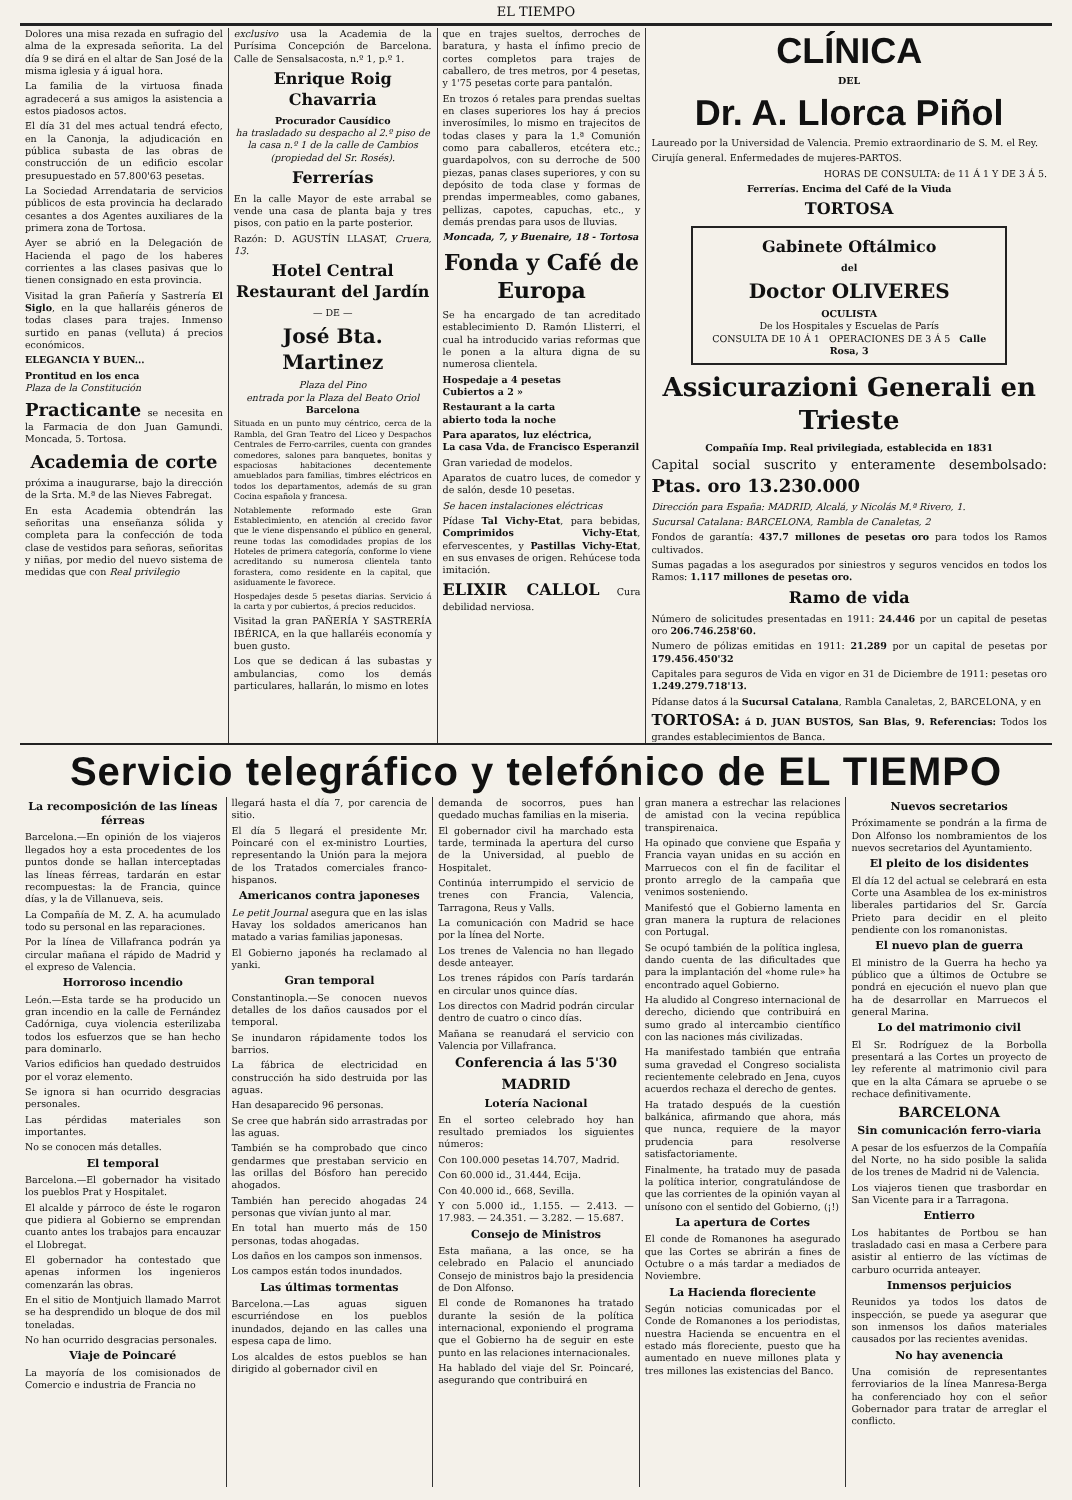EL TIEMPO
Dolores una misa rezada en sufragio del alma de la expresada señorita. La del día 9 se dirá en el altar de San José de la misma iglesia y á igual hora.
La familia de la virtuosa finada agradecerá a sus amigos la asistencia a estos piadosos actos.
El día 31 del mes actual tendrá efecto, en la Canonja, la adjudicación en pública subasta de las obras de construcción de un edificio escolar presupuestado en 57.800'63 pesetas.
La Sociedad Arrendataria de servicios públicos de esta provincia ha declarado cesantes a dos Agentes auxiliares de la primera zona de Tortosa.
Ayer se abrió en la Delegación de Hacienda el pago de los haberes corrientes a las clases pasivas que lo tienen consignado en esta provincia.
Visitad la gran Pañería y Sastrería El Siglo, en la que hallaréis géneros de todas clases para trajes. Inmenso surtido en panas (velluta) á precios económicos.
ELEGANCIA Y BUEN...
Prontitud en los enca
Plaza de la Constitución
Practicante se necesita en la Farmacia de don Juan Gamundi. Moncada, 5. Tortosa.
Academia de corte
próxima a inaugurarse, bajo la dirección de la Srta. M.ª de las Nieves Fabregat.
En esta Academia obtendrán las señoritas una enseñanza sólida y completa para la confección de toda clase de vestidos para señoras, señoritas y niñas, por medio del nuevo sistema de medidas que con Real privilegio
exclusivo usa la Academia de la Purísima Concepción de Barcelona. Calle de Sensalsacosta, n.º 1, p.º 1.
Enrique Roig Chavarria
Procurador Causídico
ha trasladado su despacho al 2.º piso de la casa n.º 1 de la calle de Cambios (propiedad del Sr. Rosés).
Ferrerías
En la calle Mayor de este arrabal se vende una casa de planta baja y tres pisos, con patio en la parte posterior.
Razón: D. AGUSTÍN LLASAT, Cruera, 13.
Hotel Central Restaurant del Jardín
— DE —
José Bta. Martinez
Plaza del Pino
entrada por la Plaza del Beato Oriol
Barcelona
Situada en un punto muy céntrico, cerca de la Rambla, del Gran Teatro del Liceo y Despachos Centrales de Ferro-carriles, cuenta con grandes comedores, salones para banquetes, bonitas y espaciosas habitaciones decentemente amueblados para familias, timbres eléctricos en todos los departamentos, además de su gran Cocina española y francesa.
Notablemente reformado este Gran Establecimiento, en atención al crecido favor que le viene dispensando el público en general, reune todas las comodidades propias de los Hoteles de primera categoría, conforme lo viene acreditando su numerosa clientela tanto forastera, como residente en la capital, que asiduamente le favorece.
Hospedajes desde 5 pesetas diarias. Servicio á la carta y por cubiertos, á precios reducidos.
Visitad la gran PAÑERÍA Y SASTRERÍA IBÉRICA, en la que hallaréis economía y buen gusto.
Los que se dedican á las subastas y ambulancias, como los demás particulares, hallarán, lo mismo en lotes
que en trajes sueltos, derroches de baratura, y hasta el ínfimo precio de cortes completos para trajes de caballero, de tres metros, por 4 pesetas, y 1'75 pesetas corte para pantalón.
En trozos ó retales para prendas sueltas en clases superiores los hay á precios inverosímiles, lo mismo en trajecitos de todas clases y para la 1.ª Comunión como para caballeros, etcétera etc.; guardapolvos, con su derroche de 500 piezas, panas clases superiores, y con su depósito de toda clase y formas de prendas impermeables, como gabanes, pellizas, capotes, capuchas, etc., y demás prendas para usos de lluvias.
Moncada, 7, y Buenaire, 18 - Tortosa
Fonda y Café de Europa
Se ha encargado de tan acreditado establecimiento D. Ramón Llisterri, el cual ha introducido varias reformas que le ponen a la altura digna de su numerosa clientela.
Hospedaje a 4 pesetas
Cubiertos a 2 »
Restaurant a la carta
abierto toda la noche
Para aparatos, luz eléctrica,
La casa Vda. de Francisco Esperanzil
Gran variedad de modelos.
Aparatos de cuatro luces, de comedor y de salón, desde 10 pesetas.
Se hacen instalaciones eléctricas
Pídase Tal Vichy-Etat, para bebidas, Comprimidos Vichy-Etat, efervescentes, y Pastillas Vichy-Etat, en sus envases de origen. Rehúcese toda imitación.
ELIXIR CALLOL Cura debilidad nerviosa.
CLÍNICA
DEL
Dr. A. Llorca Piñol
Laureado por la Universidad de Valencia. Premio extraordinario de S. M. el Rey.
Cirujía general. Enfermedades de mujeres-PARTOS.
HORAS DE CONSULTA: de 11 Á 1 Y DE 3 Á 5.
Ferrerías. Encima del Café de la Viuda
TORTOSA
Gabinete Oftálmico
del
Doctor OLIVERES
OCULISTA
De los Hospitales y Escuelas de París
CONSULTA DE 10 Á 1 OPERACIONES DE 3 Á 5 Calle Rosa, 3
Assicurazioni Generali en Trieste
Compañía Imp. Real privilegiada, establecida en 1831
Capital social suscrito y enteramente desembolsado: Ptas. oro 13.230.000
Dirección para España: MADRID, Alcalá, y Nicolás M.ª Rivero, 1.
Sucursal Catalana: BARCELONA, Rambla de Canaletas, 2
Fondos de garantía: 437.7 millones de pesetas oro para todos los Ramos cultivados.
Sumas pagadas a los asegurados por siniestros y seguros vencidos en todos los Ramos: 1.117 millones de pesetas oro.
Ramo de vida
Número de solicitudes presentadas en 1911: 24.446 por un capital de pesetas oro 206.746.258'60.
Numero de pólizas emitidas en 1911: 21.289 por un capital de pesetas por 179.456.450'32
Capitales para seguros de Vida en vigor en 31 de Diciembre de 1911: pesetas oro 1.249.279.718'13.
Pídanse datos á la Sucursal Catalana, Rambla Canaletas, 2, BARCELONA, y en
TORTOSA: á D. JUAN BUSTOS, San Blas, 9. Referencias: Todos los grandes establecimientos de Banca.
Servicio telegráfico y telefónico de EL TIEMPO
La recomposición de las líneas férreas
Barcelona.—En opinión de los viajeros llegados hoy a esta procedentes de los puntos donde se hallan interceptadas las líneas férreas, tardarán en estar recompuestas: la de Francia, quince días, y la de Villanueva, seis.
La Compañía de M. Z. A. ha acumulado todo su personal en las reparaciones.
Por la línea de Villafranca podrán ya circular mañana el rápido de Madrid y el expreso de Valencia.
Horroroso incendio
León.—Esta tarde se ha producido un gran incendio en la calle de Fernández Cadórniga, cuya violencia esterilizaba todos los esfuerzos que se han hecho para dominarlo.
Varios edificios han quedado destruidos por el voraz elemento.
Se ignora si han ocurrido desgracias personales.
Las pérdidas materiales son importantes.
No se conocen más detalles.
El temporal
Barcelona.—El gobernador ha visitado los pueblos Prat y Hospitalet.
El alcalde y párroco de éste le rogaron que pidiera al Gobierno se emprendan cuanto antes los trabajos para encauzar el Llobregat.
El gobernador ha contestado que apenas informen los ingenieros comenzarán las obras.
En el sitio de Montjuich llamado Marrot se ha desprendido un bloque de dos mil toneladas.
No han ocurrido desgracias personales.
Viaje de Poincaré
La mayoría de los comisionados de Comercio e industria de Francia no
llegará hasta el día 7, por carencia de sitio.
El día 5 llegará el presidente Mr. Poincaré con el ex-ministro Lourties, representando la Unión para la mejora de los Tratados comerciales franco-hispanos.
Americanos contra japoneses
Le petit Journal asegura que en las islas Havay los soldados americanos han matado a varias familias japonesas.
El Gobierno japonés ha reclamado al yanki.
Gran temporal
Constantinopla.—Se conocen nuevos detalles de los daños causados por el temporal.
Se inundaron rápidamente todos los barrios.
La fábrica de electricidad en construcción ha sido destruida por las aguas.
Han desaparecido 96 personas.
Se cree que habrán sido arrastradas por las aguas.
También se ha comprobado que cinco gendarmes que prestaban servicio en las orillas del Bósforo han perecido ahogados.
También han perecido ahogadas 24 personas que vivían junto al mar.
En total han muerto más de 150 personas, todas ahogadas.
Los daños en los campos son inmensos.
Los campos están todos inundados.
Las últimas tormentas
Barcelona.—Las aguas siguen escurriéndose en los pueblos inundados, dejando en las calles una espesa capa de limo.
Los alcaldes de estos pueblos se han dirigido al gobernador civil en
demanda de socorros, pues han quedado muchas familias en la miseria.
El gobernador civil ha marchado esta tarde, terminada la apertura del curso de la Universidad, al pueblo de Hospitalet.
Continúa interrumpido el servicio de trenes con Francia, Valencia, Tarragona, Reus y Valls.
La comunicación con Madrid se hace por la línea del Norte.
Los trenes de Valencia no han llegado desde anteayer.
Los trenes rápidos con París tardarán en circular unos quince días.
Los directos con Madrid podrán circular dentro de cuatro o cinco días.
Mañana se reanudará el servicio con Valencia por Villafranca.
Conferencia á las 5'30
MADRID
Lotería Nacional
En el sorteo celebrado hoy han resultado premiados los siguientes números:
Con 100.000 pesetas 14.707, Madrid.
Con 60.000 id., 31.444, Ecija.
Con 40.000 id., 668, Sevilla.
Y con 5.000 id., 1.155. — 2.413. — 17.983. — 24.351. — 3.282. — 15.687.
Consejo de Ministros
Esta mañana, a las once, se ha celebrado en Palacio el anunciado Consejo de ministros bajo la presidencia de Don Alfonso.
El conde de Romanones ha tratado durante la sesión de la política internacional, exponiendo el programa que el Gobierno ha de seguir en este punto en las relaciones internacionales.
Ha hablado del viaje del Sr. Poincaré, asegurando que contribuirá en
gran manera a estrechar las relaciones de amistad con la vecina república transpirenaica.
Ha opinado que conviene que España y Francia vayan unidas en su acción en Marruecos con el fin de facilitar el pronto arreglo de la campaña que venimos sosteniendo.
Manifestó que el Gobierno lamenta en gran manera la ruptura de relaciones con Portugal.
Se ocupó también de la política inglesa, dando cuenta de las dificultades que para la implantación del «home rule» ha encontrado aquel Gobierno.
Ha aludido al Congreso internacional de derecho, diciendo que contribuirá en sumo grado al intercambio científico con las naciones más civilizadas.
Ha manifestado también que entraña suma gravedad el Congreso socialista recientemente celebrado en Jena, cuyos acuerdos rechaza el derecho de gentes.
Ha tratado después de la cuestión balkánica, afirmando que ahora, más que nunca, requiere de la mayor prudencia para resolverse satisfactoriamente.
Finalmente, ha tratado muy de pasada la política interior, congratulándose de que las corrientes de la opinión vayan al unísono con el sentido del Gobierno, (¡!)
La apertura de Cortes
El conde de Romanones ha asegurado que las Cortes se abrirán a fines de Octubre o a más tardar a mediados de Noviembre.
La Hacienda floreciente
Según noticias comunicadas por el Conde de Romanones a los periodistas, nuestra Hacienda se encuentra en el estado más floreciente, puesto que ha aumentado en nueve millones plata y tres millones las existencias del Banco.
Nuevos secretarios
Próximamente se pondrán a la firma de Don Alfonso los nombramientos de los nuevos secretarios del Ayuntamiento.
El pleito de los disidentes
El día 12 del actual se celebrará en esta Corte una Asamblea de los ex-ministros liberales partidarios del Sr. García Prieto para decidir en el pleito pendiente con los romanonistas.
El nuevo plan de guerra
El ministro de la Guerra ha hecho ya público que a últimos de Octubre se pondrá en ejecución el nuevo plan que ha de desarrollar en Marruecos el general Marina.
Lo del matrimonio civil
El Sr. Rodríguez de la Borbolla presentará a las Cortes un proyecto de ley referente al matrimonio civil para que en la alta Cámara se apruebe o se rechace definitivamente.
BARCELONA
Sin comunicación ferro-viaria
A pesar de los esfuerzos de la Compañía del Norte, no ha sido posible la salida de los trenes de Madrid ni de Valencia.
Los viajeros tienen que trasbordar en San Vicente para ir a Tarragona.
Entierro
Los habitantes de Portbou se han trasladado casi en masa a Cerbere para asistir al entierro de las víctimas de carburo ocurrida anteayer.
Inmensos perjuicios
Reunidos ya todos los datos de inspección, se puede ya asegurar que son inmensos los daños materiales causados por las recientes avenidas.
No hay avenencia
Una comisión de representantes ferroviarios de la línea Manresa-Berga ha conferenciado hoy con el señor Gobernador para tratar de arreglar el conflicto.